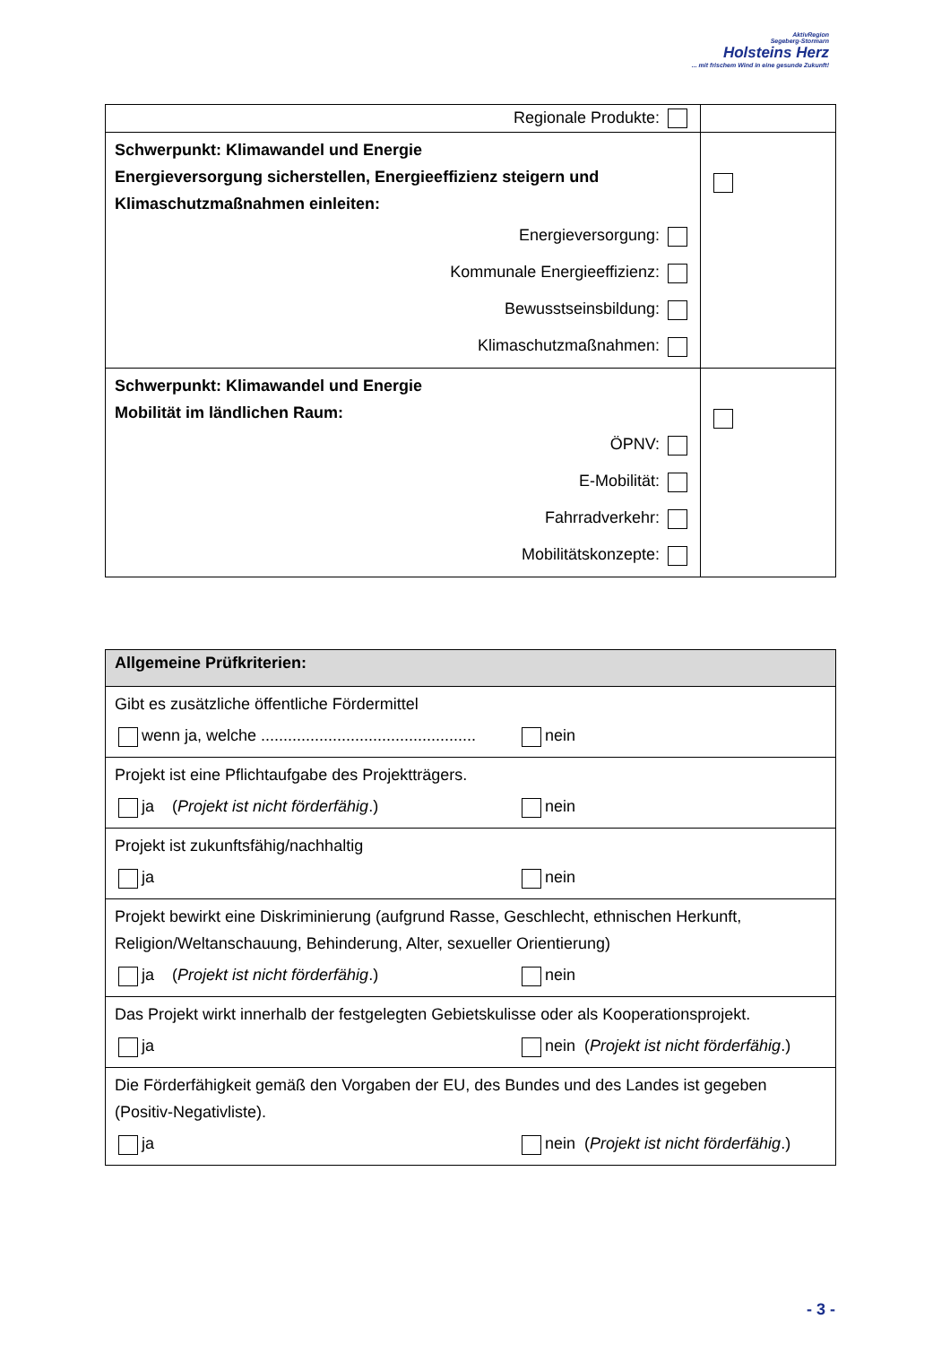AktivRegion
Segeberg-Stormarn
Holsteins Herz
... mit frischem Wind in eine gesunde Zukunft!
| Regionale Produkte: | |
| Schwerpunkt: Klimawandel und Energie Energieversorgung sicherstellen, Energieeffizienz steigern und Klimaschutzmaßnahmen einleiten: Energieversorgung: Kommunale Energieeffizienz: Bewusstseinsbildung: Klimaschutzmaßnahmen: | |
| Schwerpunkt: Klimawandel und Energie Mobilität im ländlichen Raum: ÖPNV: E-Mobilität: Fahrradverkehr: Mobilitätskonzepte: | |
| Allgemeine Prüfkriterien: |
| Gibt es zusätzliche öffentliche Fördermittel wenn ja, welche ................................................ nein |
| Projekt ist eine Pflichtaufgabe des Projektträgers. ja ( Projekt ist nicht förderfähig .) nein |
| Projekt ist zukunftsfähig/nachhaltig ja nein |
| Projekt bewirkt eine Diskriminierung (aufgrund Rasse, Geschlecht, ethnischen Herkunft, Religion/Weltanschauung, Behinderung, Alter, sexueller Orientierung) ja ( Projekt ist nicht förderfähig .) nein |
| Das Projekt wirkt innerhalb der festgelegten Gebietskulisse oder als Kooperationsprojekt. ja nein ( Projekt ist nicht förderfähig .) |
| Die Förderfähigkeit gemäß den Vorgaben der EU, des Bundes und des Landes ist gegeben (Positiv-Negativliste). ja nein ( Projekt ist nicht förderfähig .) |
- 3 -